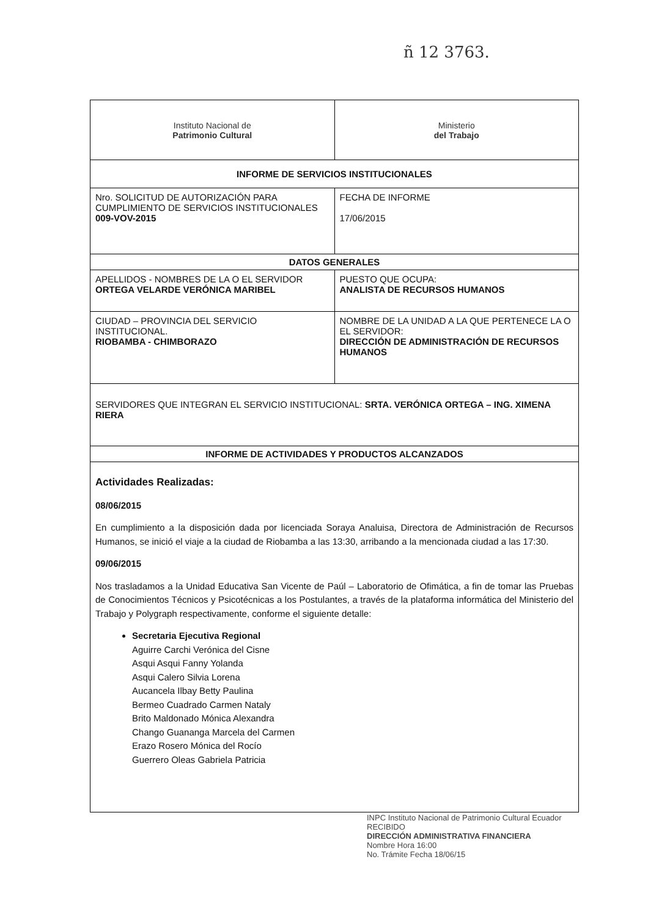ñ 12 3763.
| Instituto Nacional de Patrimonio Cultural | Ministerio del Trabajo |
| INFORME DE SERVICIOS INSTITUCIONALES | |
| Nro. SOLICITUD DE AUTORIZACIÓN PARA CUMPLIMIENTO DE SERVICIOS INSTITUCIONALES 009-VOV-2015 | FECHA DE INFORME 17/06/2015 |
| DATOS GENERALES | |
| APELLIDOS - NOMBRES DE LA O EL SERVIDOR ORTEGA VELARDE VERÓNICA MARIBEL | PUESTO QUE OCUPA: ANALISTA DE RECURSOS HUMANOS |
| CIUDAD – PROVINCIA DEL SERVICIO INSTITUCIONAL. RIOBAMBA - CHIMBORAZO | NOMBRE DE LA UNIDAD A LA QUE PERTENECE LA O EL SERVIDOR: DIRECCIÓN DE ADMINISTRACIÓN DE RECURSOS HUMANOS |
| SERVIDORES QUE INTEGRAN EL SERVICIO INSTITUCIONAL: SRTA. VERÓNICA ORTEGA – ING. XIMENA RIERA | |
| INFORME DE ACTIVIDADES Y PRODUCTOS ALCANZADOS | |
| Actividades Realizadas: 08/06/2015 En cumplimiento a la disposición dada por licenciada Soraya Analuisa, Directora de Administración de Recursos Humanos, se inició el viaje a la ciudad de Riobamba a las 13:30, arribando a la mencionada ciudad a las 17:30. 09/06/2015 Nos trasladamos a la Unidad Educativa San Vicente de Paúl – Laboratorio de Ofimática, a fin de tomar las Pruebas de Conocimientos Técnicos y Psicotécnicas a los Postulantes, a través de la plataforma informática del Ministerio del Trabajo y Polygraph respectivamente, conforme el siguiente detalle: Secretaria Ejecutiva Regional Aguirre Carchi Verónica del Cisne Asqui Asqui Fanny Yolanda Asqui Calero Silvia Lorena Aucancela Ilbay Betty Paulina Bermeo Cuadrado Carmen Nataly Brito Maldonado Mónica Alexandra Chango Guananga Marcela del Carmen Erazo Rosero Mónica del Rocío Guerrero Oleas Gabriela Patricia | |
INPC Instituto Nacional de Patrimonio Cultural Ecuador
RECIBIDO
DIRECCIÓN ADMINISTRATIVA FINANCIERA
Nombre Hora 16:00
No. Trámite Fecha 18/06/15